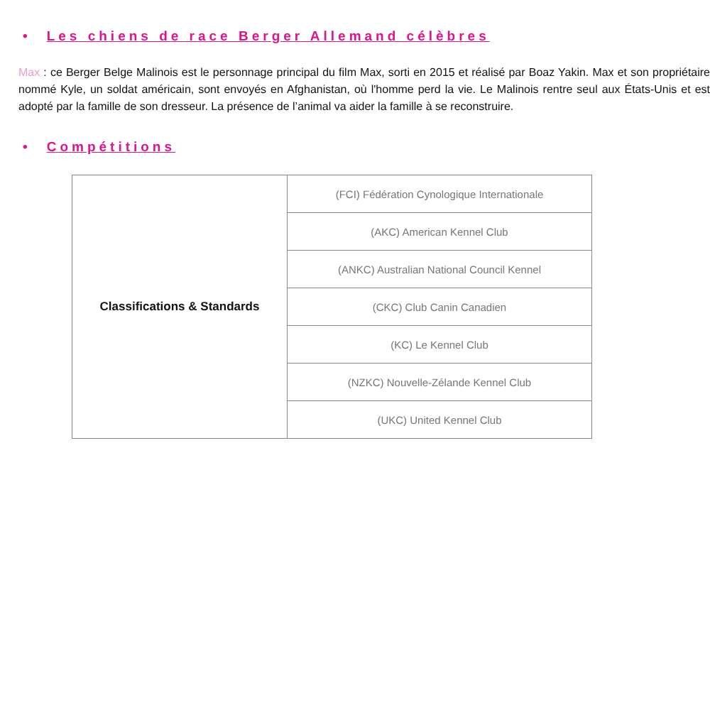• Les chiens de race Berger Allemand célèbres
Max : ce Berger Belge Malinois est le personnage principal du film Max, sorti en 2015 et réalisé par Boaz Yakin. Max et son propriétaire nommé Kyle, un soldat américain, sont envoyés en Afghanistan, où l'homme perd la vie. Le Malinois rentre seul aux États-Unis et est adopté par la famille de son dresseur. La présence de l’animal va aider la famille à se reconstruire.
• Compétitions
| Classifications & Standards | (FCI) Fédération Cynologique Internationale |
| | (AKC) American Kennel Club |
| | (ANKC) Australian National Council Kennel |
| | (CKC) Club Canin Canadien |
| | (KC) Le Kennel Club |
| | (NZKC) Nouvelle-Zélande Kennel Club |
| | (UKC) United Kennel Club |